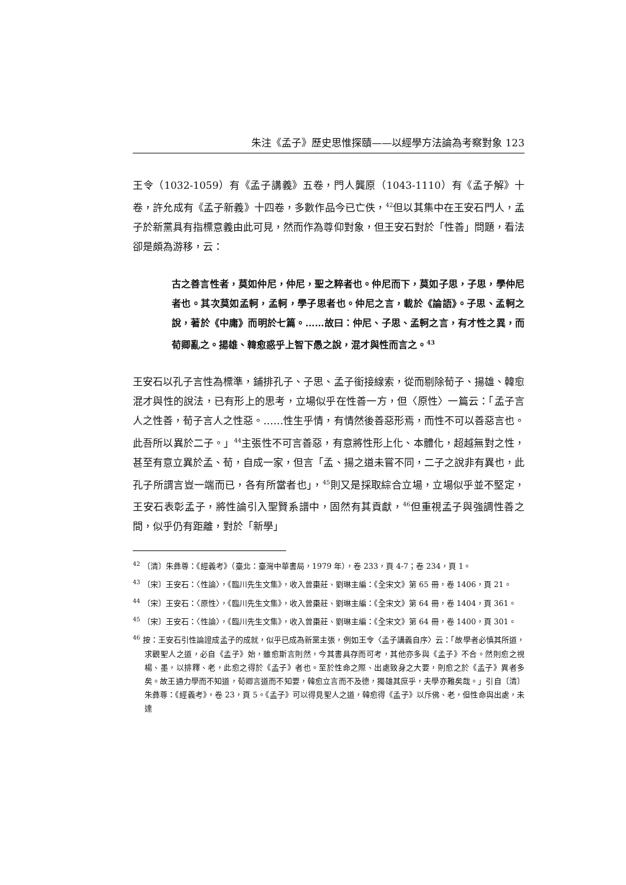朱注《孟子》歷史思惟探賾——以經學方法論為考察對象 123
王令（1032-1059）有《孟子講義》五卷，門人龔原（1043-1110）有《孟子解》十卷，許允成有《孟子新義》十四卷，多數作品今已亡佚，<sup>42</sup>但以其集中在王安石門人，孟子於新黨具有指標意義由此可見，然而作為尊仰對象，但王安石對於「性善」問題，看法卻是頗為游移，云：
古之善言性者，莫如仲尼，仲尼，聖之粹者也。仲尼而下，莫如子思，子思，學仲尼者也。其次莫如孟軻，孟軻，學子思者也。仲尼之言，載於《論語》。子思、孟軻之說，著於《中庸》而明於七篇。……故曰：仲尼、子思、孟軻之言，有才性之異，而荀卿亂之。揚雄、韓愈惑乎上智下愚之說，混才與性而言之。<sup>43</sup>
王安石以孔子言性為標準，鋪排孔子、子思、孟子銜接線索，從而剔除荀子、揚雄、韓愈混才與性的說法，已有形上的思考，立場似乎在性善一方，但〈原性〉一篇云：「孟子言人之性善，荀子言人之性惡。……性生乎情，有情然後善惡形焉，而性不可以善惡言也。此吾所以異於二子。」<sup>44</sup>主張性不可言善惡，有意將性形上化、本體化，超越無對之性，甚至有意立異於孟、荀，自成一家，但言「孟、揚之道未嘗不同，二子之說非有異也，此孔子所謂言豈一端而已，各有所當者也」，<sup>45</sup>則又是採取綜合立場，立場似乎並不堅定，王安石表彰孟子，將性論引入聖賢系譜中，固然有其貢獻，<sup>46</sup>但重視孟子與強調性善之間，似乎仍有距離，對於「新學」
<sup>42</sup> 〔清〕朱彝尊：《經義考》（臺北：臺灣中華書局，1979 年），卷 233，頁 4-7；卷 234，頁 1。
<sup>43</sup> 〔宋〕王安石：〈性論〉，《臨川先生文集》，收入曾棗莊、劉琳主編：《全宋文》第 65 冊，卷 1406，頁 21。
<sup>44</sup> 〔宋〕王安石：〈原性〉，《臨川先生文集》，收入曾棗莊、劉琳主編：《全宋文》第 64 冊，卷 1404，頁 361。
<sup>45</sup> 〔宋〕王安石：〈性論〉，《臨川先生文集》，收入曾棗莊、劉琳主編：《全宋文》第 64 冊，卷 1400，頁 301。
<sup>46</sup> 按：王安石引性論證成孟子的成就，似乎已成為新黨主張，例如王令〈孟子講義自序〉云：「故學者必慎其所道，求觀聖人之道，必自《孟子》始，雖愈斯言則然，今其書具存而可考，其他亦多與《孟子》不合。然則愈之視楊、墨，以排釋、老，此愈之得於《孟子》者也。至於性命之際、出處致身之大要，則愈之於《孟子》異者多矣。故王通力學而不知道，荀卿言道而不知要，韓愈立言而不及德，獨雄其庶乎，夫學亦難矣哉。」引自〔清〕朱彝尊：《經義考》，卷 23，頁 5。《孟子》可以得見聖人之道，韓愈得《孟子》以斥佛、老，但性命與出處，未達